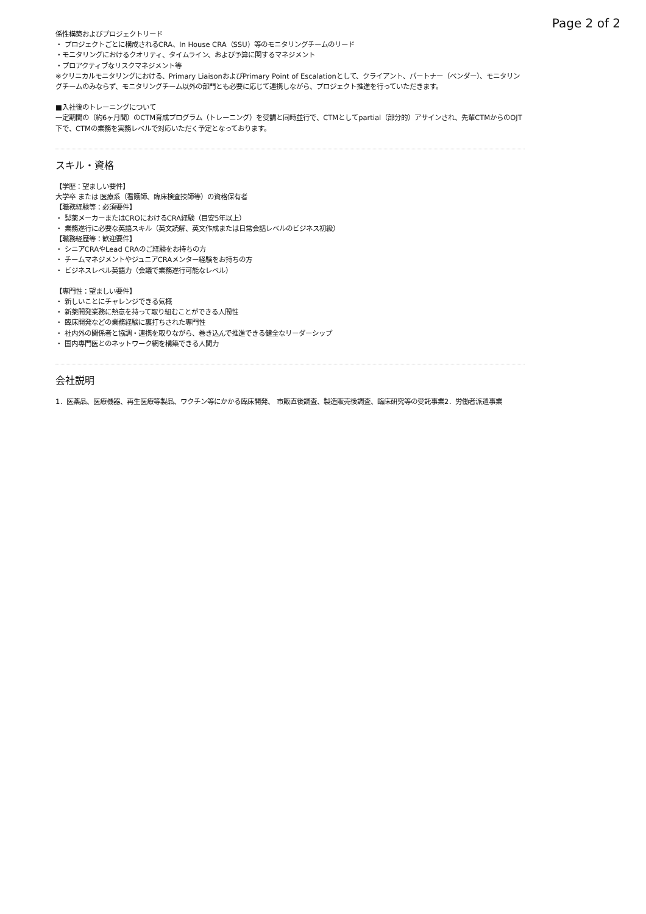Page 2 of 2
係性構築およびプロジェクトリード
・ プロジェクトごとに構成されるCRA、In House CRA（SSU）等のモニタリングチームのリード
・モニタリングにおけるクオリティ、タイムライン、および予算に関するマネジメント
・プロアクティブなリスクマネジメント等
※クリニカルモニタリングにおける、Primary LiaisonおよびPrimary Point of Escalationとして、クライアント、パートナー（ベンダー）、モニタリングチームのみならず、モニタリングチーム以外の部門とも必要に応じて連携しながら、プロジェクト推進を行っていただきます。
■入社後のトレーニングについて
一定期間の（約6ヶ月間）のCTM育成プログラム（トレーニング）を受講と同時並行で、CTMとしてpartial（部分的）アサインされ、先輩CTMからのOJT下で、CTMの業務を実務レベルで対応いただく予定となっております。
スキル・資格
【学歴：望ましい要件】
大学卒 または 医療系（看護師、臨床検査技師等）の資格保有者
【職務経験等：必須要件】
・ 製薬メーカーまたはCROにおけるCRA経験（目安5年以上）
・ 業務遂行に必要な英語スキル（英文読解、英文作成または日常会話レベルのビジネス初級）
【職務経歴等：歓迎要件】
・ シニアCRAやLead CRAのご経験をお持ちの方
・ チームマネジメントやジュニアCRAメンター経験をお持ちの方
・ ビジネスレベル英語力（会議で業務遂行可能なレベル）
【専門性：望ましい要件】
・ 新しいことにチャレンジできる気概
・ 新薬開発業務に熱意を持って取り組むことができる人間性
・ 臨床開発などの業務経験に裏打ちされた専門性
・ 社内外の関係者と協調・連携を取りながら、巻き込んで推進できる健全なリーダーシップ
・ 国内専門医とのネットワーク網を構築できる人間力
会社説明
1．医薬品、医療機器、再生医療等製品、ワクチン等にかかる臨床開発、 市販直後調査、製造販売後調査、臨床研究等の受託事業2．労働者派遣事業